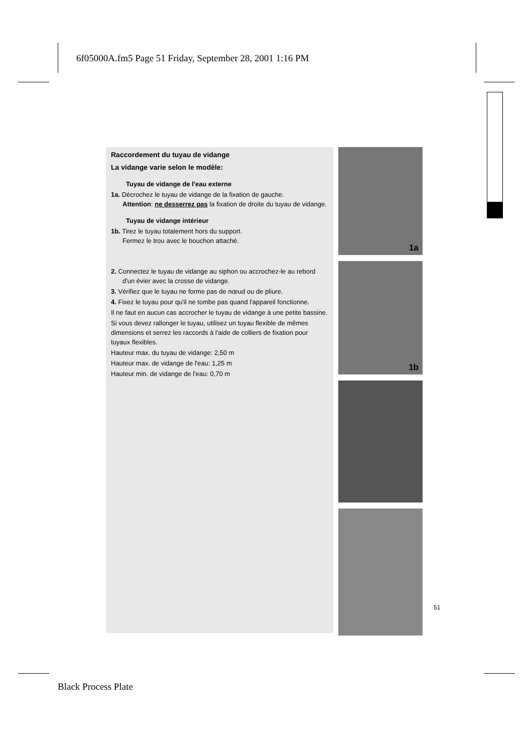6f05000A.fm5 Page 51 Friday, September 28, 2001 1:16 PM
Raccordement du tuyau de vidange
La vidange varie selon le modèle:
Tuyau de vidange de l'eau externe
1a. Décrochez le tuyau de vidange de la fixation de gauche.
Attention: ne desserrez pas la fixation de droite du tuyau de vidange.
Tuyau de vidange intérieur
1b. Tirez le tuyau totalement hors du support.
Fermez le trou avec le bouchon attaché.
2. Connectez le tuyau de vidange au siphon ou accrochez-le au rebord d'un évier avec la crosse de vidange.
3. Vérifiez que le tuyau ne forme pas de nœud ou de pliure.
4. Fixez le tuyau pour qu'il ne tombe pas quand l'appareil fonctionne.
Il ne faut en aucun cas accrocher le tuyau de vidange à une petite bassine.
Si vous devez rallonger le tuyau, utilisez un tuyau flexible de mêmes dimensions et serrez les raccords à l'aide de colliers de fixation pour tuyaux flexibles.
Hauteur max. du tuyau de vidange: 2,50 m
Hauteur max. de vidange de l'eau: 1,25 m
Hauteur min. de vidange de l'eau: 0,70 m
1a
1b
51
Black Process Plate